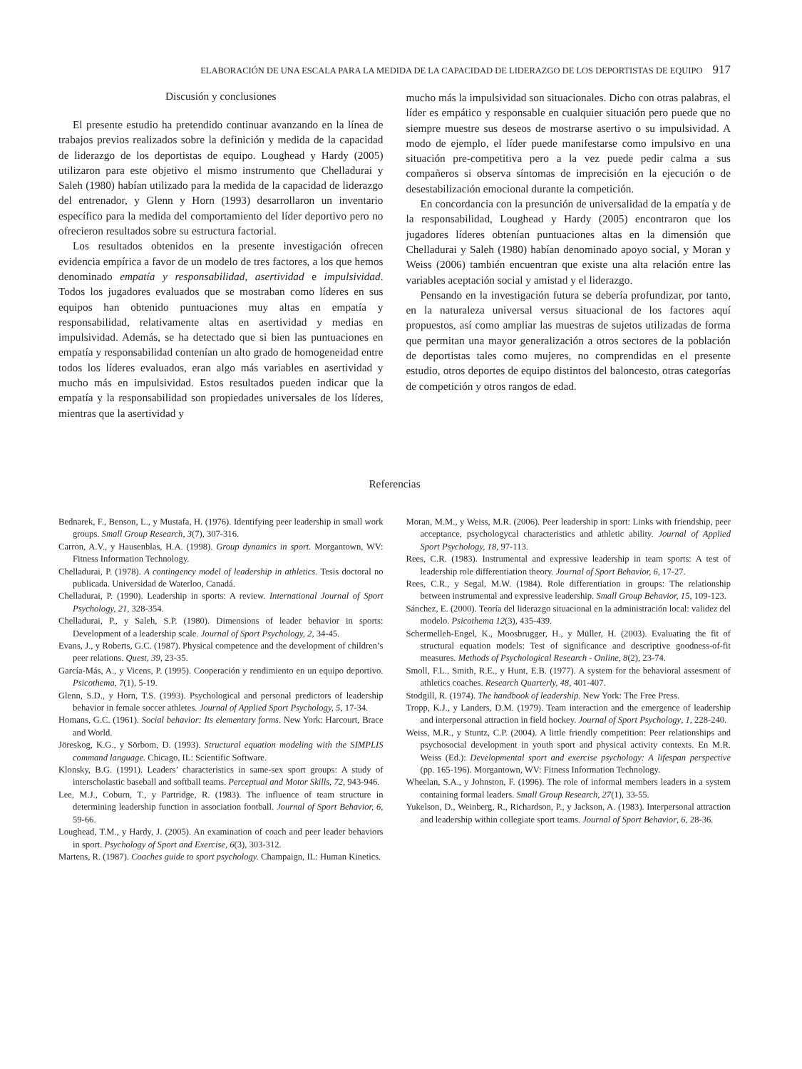ELABORACIÓN DE UNA ESCALA PARA LA MEDIDA DE LA CAPACIDAD DE LIDERAZGO DE LOS DEPORTISTAS DE EQUIPO 917
Discusión y conclusiones
El presente estudio ha pretendido continuar avanzando en la línea de trabajos previos realizados sobre la definición y medida de la capacidad de liderazgo de los deportistas de equipo. Loughead y Hardy (2005) utilizaron para este objetivo el mismo instrumento que Chelladurai y Saleh (1980) habían utilizado para la medida de la capacidad de liderazgo del entrenador, y Glenn y Horn (1993) desarrollaron un inventario específico para la medida del comportamiento del líder deportivo pero no ofrecieron resultados sobre su estructura factorial.
Los resultados obtenidos en la presente investigación ofrecen evidencia empírica a favor de un modelo de tres factores, a los que hemos denominado empatía y responsabilidad, asertividad e impulsividad. Todos los jugadores evaluados que se mostraban como líderes en sus equipos han obtenido puntuaciones muy altas en empatía y responsabilidad, relativamente altas en asertividad y medias en impulsividad. Además, se ha detectado que si bien las puntuaciones en empatía y responsabilidad contenían un alto grado de homogeneidad entre todos los líderes evaluados, eran algo más variables en asertividad y mucho más en impulsividad. Estos resultados pueden indicar que la empatía y la responsabilidad son propiedades universales de los líderes, mientras que la asertividad y
mucho más la impulsividad son situacionales. Dicho con otras palabras, el líder es empático y responsable en cualquier situación pero puede que no siempre muestre sus deseos de mostrarse asertivo o su impulsividad. A modo de ejemplo, el líder puede manifestarse como impulsivo en una situación pre-competitiva pero a la vez puede pedir calma a sus compañeros si observa síntomas de imprecisión en la ejecución o de desestabilización emocional durante la competición.
En concordancia con la presunción de universalidad de la empatía y de la responsabilidad, Loughead y Hardy (2005) encontraron que los jugadores líderes obtenían puntuaciones altas en la dimensión que Chelladurai y Saleh (1980) habían denominado apoyo social, y Moran y Weiss (2006) también encuentran que existe una alta relación entre las variables aceptación social y amistad y el liderazgo.
Pensando en la investigación futura se debería profundizar, por tanto, en la naturaleza universal versus situacional de los factores aquí propuestos, así como ampliar las muestras de sujetos utilizadas de forma que permitan una mayor generalización a otros sectores de la población de deportistas tales como mujeres, no comprendidas en el presente estudio, otros deportes de equipo distintos del baloncesto, otras categorías de competición y otros rangos de edad.
Referencias
Bednarek, F., Benson, L., y Mustafa, H. (1976). Identifying peer leadership in small work groups. Small Group Research, 3(7), 307-316.
Carron, A.V., y Hausenblas, H.A. (1998). Group dynamics in sport. Morgantown, WV: Fitness Information Technology.
Chelladurai, P. (1978). A contingency model of leadership in athletics. Tesis doctoral no publicada. Universidad de Waterloo, Canadá.
Chelladurai, P. (1990). Leadership in sports: A review. International Journal of Sport Psychology, 21, 328-354.
Chelladurai, P., y Saleh, S.P. (1980). Dimensions of leader behavior in sports: Development of a leadership scale. Journal of Sport Psychology, 2, 34-45.
Evans, J., y Roberts, G.C. (1987). Physical competence and the development of children’s peer relations. Quest, 39, 23-35.
García-Más, A., y Vicens, P. (1995). Cooperación y rendimiento en un equipo deportivo. Psicothema, 7(1), 5-19.
Glenn, S.D., y Horn, T.S. (1993). Psychological and personal predictors of leadership behavior in female soccer athletes. Journal of Applied Sport Psychology, 5, 17-34.
Homans, G.C. (1961). Social behavior: Its elementary forms. New York: Harcourt, Brace and World.
Jöreskog, K.G., y Sörbom, D. (1993). Structural equation modeling with the SIMPLIS command language. Chicago, IL: Scientific Software.
Klonsky, B.G. (1991). Leaders’ characteristics in same-sex sport groups: A study of interscholastic baseball and softball teams. Perceptual and Motor Skills, 72, 943-946.
Lee, M.J., Coburn, T., y Partridge, R. (1983). The influence of team structure in determining leadership function in association football. Journal of Sport Behavior, 6, 59-66.
Loughead, T.M., y Hardy, J. (2005). An examination of coach and peer leader behaviors in sport. Psychology of Sport and Exercise, 6(3), 303-312.
Martens, R. (1987). Coaches guide to sport psychology. Champaign, IL: Human Kinetics.
Moran, M.M., y Weiss, M.R. (2006). Peer leadership in sport: Links with friendship, peer acceptance, psychologycal characteristics and athletic ability. Journal of Applied Sport Psychology, 18, 97-113.
Rees, C.R. (1983). Instrumental and expressive leadership in team sports: A test of leadership role differentiation theory. Journal of Sport Behavior, 6, 17-27.
Rees, C.R., y Segal, M.W. (1984). Role differentiation in groups: The relationship between instrumental and expressive leadership. Small Group Behavior, 15, 109-123.
Sánchez, E. (2000). Teoría del liderazgo situacional en la administración local: validez del modelo. Psicothema 12(3), 435-439.
Schermelleh-Engel, K., Moosbrugger, H., y Müller, H. (2003). Evaluating the fit of structural equation models: Test of significance and descriptive goodness-of-fit measures. Methods of Psychological Research - Online, 8(2), 23-74.
Smoll, F.L., Smith, R.E., y Hunt, E.B. (1977). A system for the behavioral assesment of athletics coaches. Research Quarterly, 48, 401-407.
Stodgill, R. (1974). The handbook of leadership. New York: The Free Press.
Tropp, K.J., y Landers, D.M. (1979). Team interaction and the emergence of leadership and interpersonal attraction in field hockey. Journal of Sport Psychology, 1, 228-240.
Weiss, M.R., y Stuntz, C.P. (2004). A little friendly competition: Peer relationships and psychosocial development in youth sport and physical activity contexts. En M.R. Weiss (Ed.): Developmental sport and exercise psychology: A lifespan perspective (pp. 165-196). Morgantown, WV: Fitness Information Technology.
Wheelan, S.A., y Johnston, F. (1996). The role of informal members leaders in a system containing formal leaders. Small Group Research, 27(1), 33-55.
Yukelson, D., Weinberg, R., Richardson, P., y Jackson, A. (1983). Interpersonal attraction and leadership within collegiate sport teams. Journal of Sport Behavior, 6, 28-36.